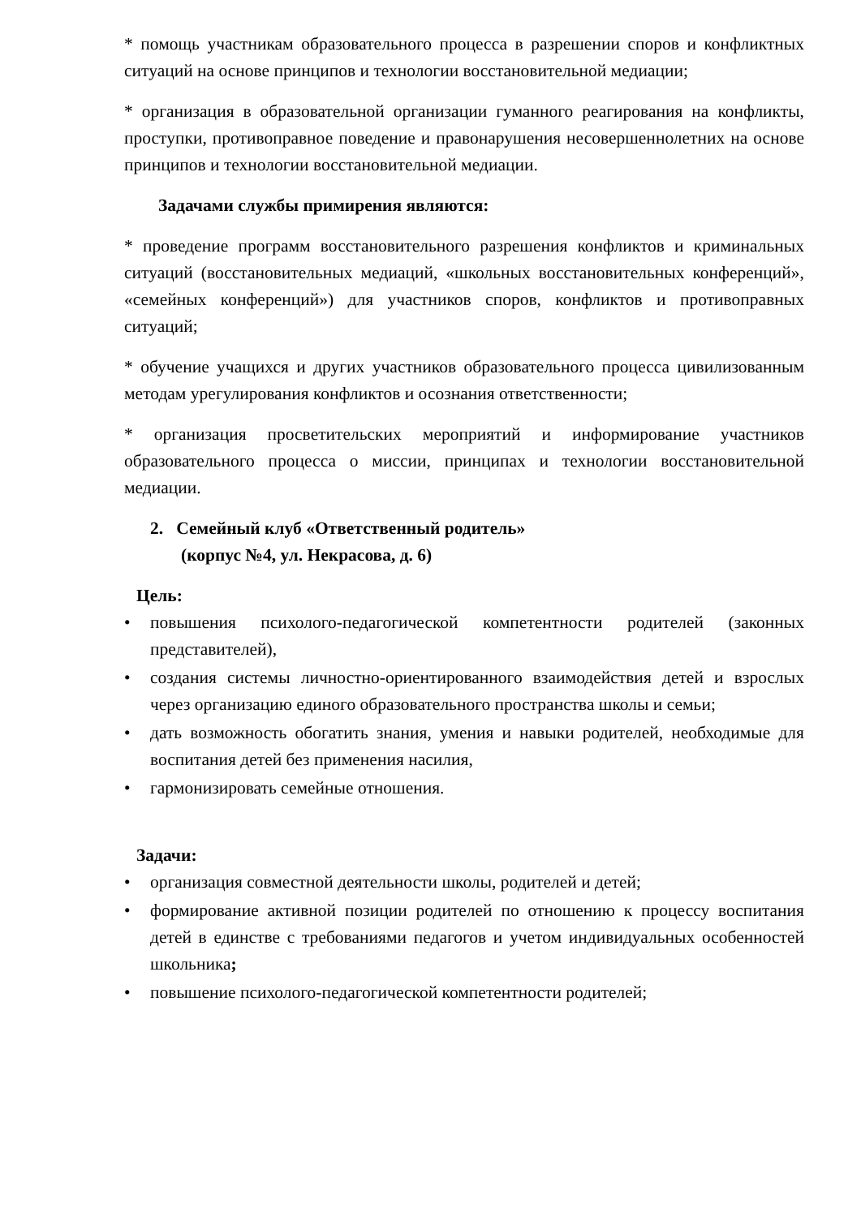* помощь участникам образовательного процесса в разрешении споров и конфликтных ситуаций на основе принципов и технологии восстановительной медиации;
* организация в образовательной организации гуманного реагирования на конфликты, проступки, противоправное поведение и правонарушения несовершеннолетних на основе принципов и технологии восстановительной медиации.
Задачами службы примирения являются:
* проведение программ восстановительного разрешения конфликтов и криминальных ситуаций (восстановительных медиаций, «школьных восстановительных конференций», «семейных конференций») для участников споров, конфликтов и противоправных ситуаций;
* обучение учащихся и других участников образовательного процесса цивилизованным методам урегулирования конфликтов и осознания ответственности;
* организация просветительских мероприятий и информирование участников образовательного процесса о миссии, принципах и технологии восстановительной медиации.
2. Семейный клуб «Ответственный родитель»
(корпус №4, ул. Некрасова, д. 6)
Цель:
• повышения психолого-педагогической компетентности родителей (законных представителей),
• создания системы личностно-ориентированного взаимодействия детей и взрослых через организацию единого образовательного пространства школы и семьи;
• дать возможность обогатить знания, умения и навыки родителей, необходимые для воспитания детей без применения насилия,
• гармонизировать семейные отношения.
Задачи:
• организация совместной деятельности школы, родителей и детей;
• формирование активной позиции родителей по отношению к процессу воспитания детей в единстве с требованиями педагогов и учетом индивидуальных особенностей школьника;
• повышение психолого-педагогической компетентности родителей;